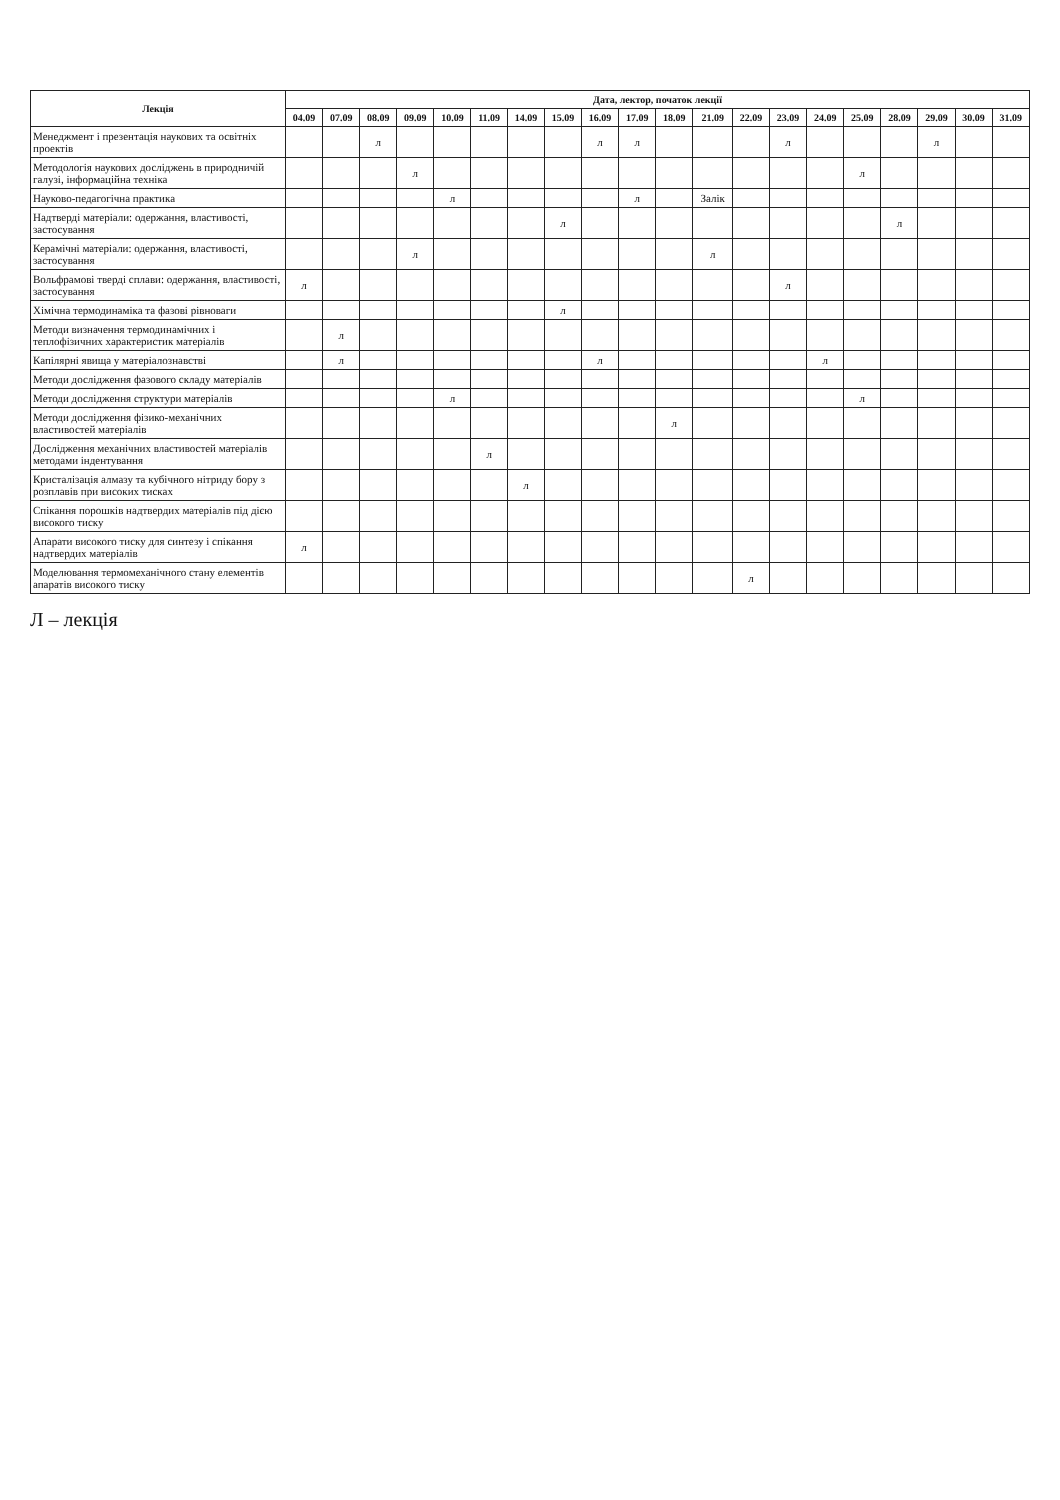| Лекція | Дата, лектор, початок лекції | | | | | | | | | | | | | | | | | | | |
| --- | --- | --- | --- | --- | --- | --- | --- | --- | --- | --- | --- | --- | --- | --- | --- | --- | --- | --- | --- | --- |
| | 04.09 | 07.09 | 08.09 | 09.09 | 10.09 | 11.09 | 14.09 | 15.09 | 16.09 | 17.09 | 18.09 | 21.09 | 22.09 | 23.09 | 24.09 | 25.09 | 28.09 | 29.09 | 30.09 | 31.09 |
| Менеджмент і презентація наукових та освітніх проектів | | | л | | | | | | л | л | | | | л | | | | л | | |
| Методологія наукових досліджень в природничій галузі, інформаційна техніка | | | | л | | | | | | | | | | | | л | | | | |
| Науково-педагогічна практика | | | | | л | | | | | л | | Залік | | | | | | | | |
| Надтверді матеріали: одержання, властивості, застосування | | | | | | | | л | | | | | | | | | л | | | |
| Керамічні матеріали: одержання, властивості, застосування | | | | л | | | | | | | | л | | | | | | | | |
| Вольфрамові тверді сплави: одержання, властивості, застосування | л | | | | | | | | | | | | | л | | | | | | |
| Хімічна термодинаміка та фазові рівноваги | | | | | | | | л | | | | | | | | | | | | |
| Методи визначення термодинамічних і теплофізичних характеристик матеріалів | | л | | | | | | | | | | | | | | | | | | |
| Капілярні явища у матеріалознавстві | | л | | | | | | | л | | | | | | л | | | | | |
| Методи дослідження фазового складу матеріалів | | | | | | | | | | | | | | | | | | | | |
| Методи дослідження структури матеріалів | | | | | л | | | | | | | | | | | л | | | | |
| Методи дослідження фізико-механічних властивостей матеріалів | | | | | | | | | | | л | | | | | | | | | |
| Дослідження механічних властивостей матеріалів методами індентування | | | | | | л | | | | | | | | | | | | | | |
| Кристалізація алмазу та кубічного нітриду бору з розплавів при високих тисках | | | | | | | л | | | | | | | | | | | | | |
| Спікання порошків надтвердих матеріалів під дією високого тиску | | | | | | | | | | | | | | | | | | | | |
| Апарати високого тиску для синтезу і спікання надтвердих матеріалів | л | | | | | | | | | | | | | | | | | | | |
| Моделювання термомеханічного стану елементів апаратів високого тиску | | | | | | | | | | | | | л | | | | | | | |
Л – лекція